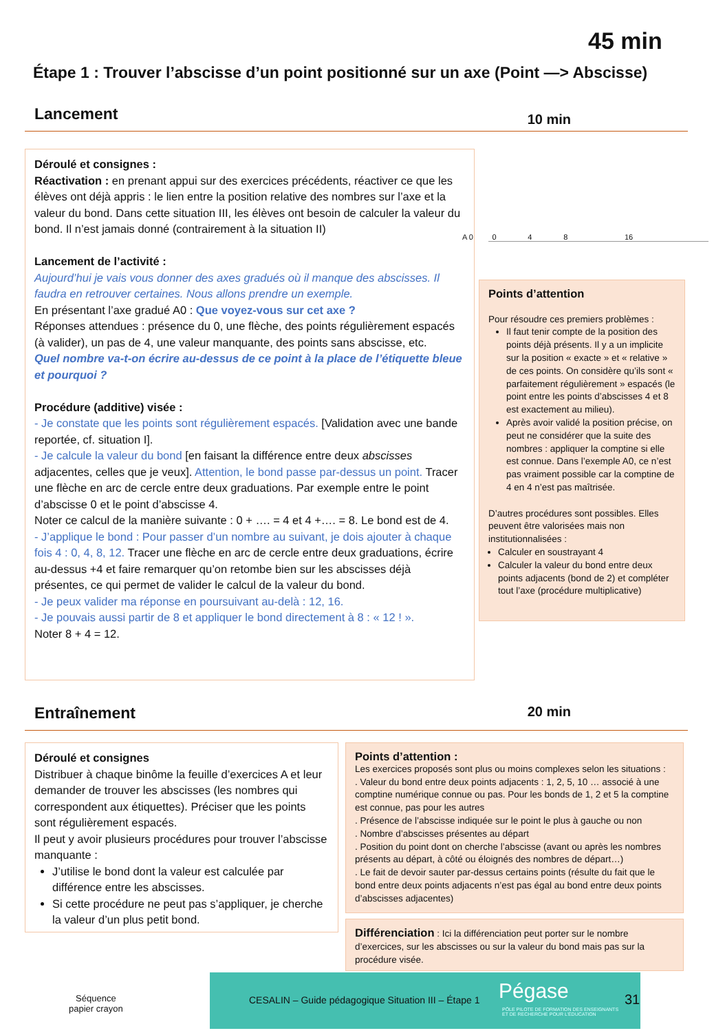45 min
Étape 1 : Trouver l’abscisse d’un point positionné sur un axe (Point —> Abscisse)
Lancement 10 min
Déroulé et consignes :
Réactivation : en prenant appui sur des exercices précédents, réactiver ce que les élèves ont déjà appris : le lien entre la position relative des nombres sur l’axe et la valeur du bond. Dans cette situation III, les élèves ont besoin de calculer la valeur du bond. Il n’est jamais donné (contrairement à la situation II)
Lancement de l’activité :
Aujourd’hui je vais vous donner des axes gradués où il manque des abscisses. Il faudra en retrouver certaines. Nous allons prendre un exemple.
En présentant l’axe gradué A0 : Que voyez-vous sur cet axe ?
Réponses attendues : présence du 0, une flèche, des points régulièrement espacés (à valider), un pas de 4, une valeur manquante, des points sans abscisse, etc.
Quel nombre va-t-on écrire au-dessus de ce point à la place de l’étiquette bleue et pourquoi ?
Procédure (additive) visée :
- Je constate que les points sont régulièrement espacés. [Validation avec une bande reportée, cf. situation I].
- Je calcule la valeur du bond [en faisant la différence entre deux abscisses adjacentes, celles que je veux]. Attention, le bond passe par-dessus un point. Tracer une flèche en arc de cercle entre deux graduations. Par exemple entre le point d’abscisse 0 et le point d’abscisse 4.
Noter ce calcul de la manière suivante : 0 + …. = 4 et 4 +…. = 8. Le bond est de 4.
- J’applique le bond : Pour passer d’un nombre au suivant, je dois ajouter à chaque fois 4 : 0, 4, 8, 12. Tracer une flèche en arc de cercle entre deux graduations, écrire au-dessus +4 et faire remarquer qu’on retombe bien sur les abscisses déjà présentes, ce qui permet de valider le calcul de la valeur du bond.
- Je peux valider ma réponse en poursuivant au-delà : 12, 16.
- Je pouvais aussi partir de 8 et appliquer le bond directement à 8 : « 12 ! ».
Noter 8 + 4 = 12.
A 0 0 4 8 16
Points d’attention
Pour résoudre ces premiers problèmes :
Il faut tenir compte de la position des points déjà présents. Il y a un implicite sur la position « exacte » et « relative » de ces points. On considère qu’ils sont « parfaitement régulièrement » espacés (le point entre les points d’abscisses 4 et 8 est exactement au milieu).
Après avoir validé la position précise, on peut ne considérer que la suite des nombres : appliquer la comptine si elle est connue. Dans l’exemple A0, ce n’est pas vraiment possible car la comptine de 4 en 4 n’est pas maîtrisée.
D’autres procédures sont possibles. Elles peuvent être valorisées mais non institutionnalisées :
Calculer en soustrayant 4
Calculer la valeur du bond entre deux points adjacents (bond de 2) et compléter tout l’axe (procédure multiplicative)
Entraînement 20 min
Déroulé et consignes
Distribuer à chaque binôme la feuille d’exercices A et leur demander de trouver les abscisses (les nombres qui correspondent aux étiquettes). Préciser que les points sont régulièrement espacés.
Il peut y avoir plusieurs procédures pour trouver l’abscisse manquante :
J’utilise le bond dont la valeur est calculée par différence entre les abscisses.
Si cette procédure ne peut pas s’appliquer, je cherche la valeur d’un plus petit bond.
Points d’attention :
Les exercices proposés sont plus ou moins complexes selon les situations :
. Valeur du bond entre deux points adjacents : 1, 2, 5, 10 … associé à une comptine numérique connue ou pas. Pour les bonds de 1, 2 et 5 la comptine est connue, pas pour les autres
. Présence de l’abscisse indiquée sur le point le plus à gauche ou non
. Nombre d’abscisses présentes au départ
. Position du point dont on cherche l’abscisse (avant ou après les nombres présents au départ, à côté ou éloignés des nombres de départ…)
. Le fait de devoir sauter par-dessus certains points (résulte du fait que le bond entre deux points adjacents n’est pas égal au bond entre deux points d’abscisses adjacentes)
Différenciation : Ici la différenciation peut porter sur le nombre d’exercices, sur les abscisses ou sur la valeur du bond mais pas sur la procédure visée.
Séquence
papier crayon
CESALIN – Guide pédagogique Situation III – Étape 1 Pégase
PÔLE PILOTE DE FORMATION DES ENSEIGNANTS
ET DE RECHERCHE POUR L’ÉDUCATION
31